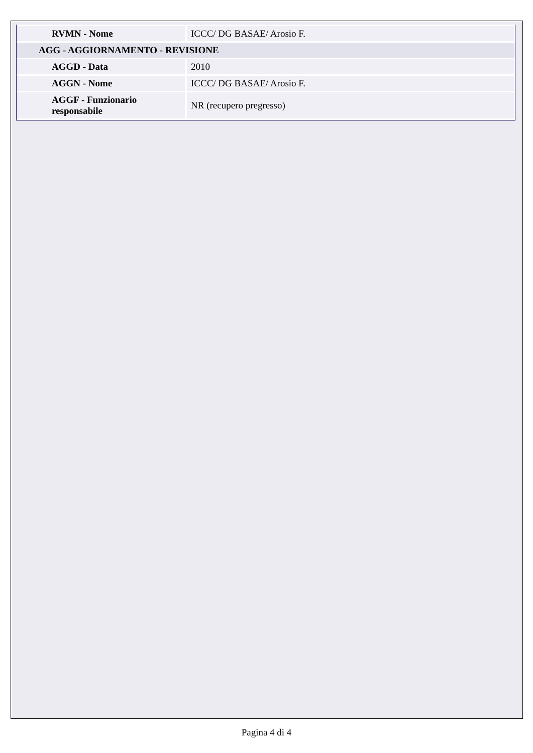| RVMN - Nome | ICCC/ DG BASAE/ Arosio F. |
| AGG - AGGIORNAMENTO - REVISIONE | |
| AGGD - Data | 2010 |
| AGGN - Nome | ICCC/ DG BASAE/ Arosio F. |
| AGGF - Funzionario responsabile | NR (recupero pregresso) |
Pagina 4 di 4